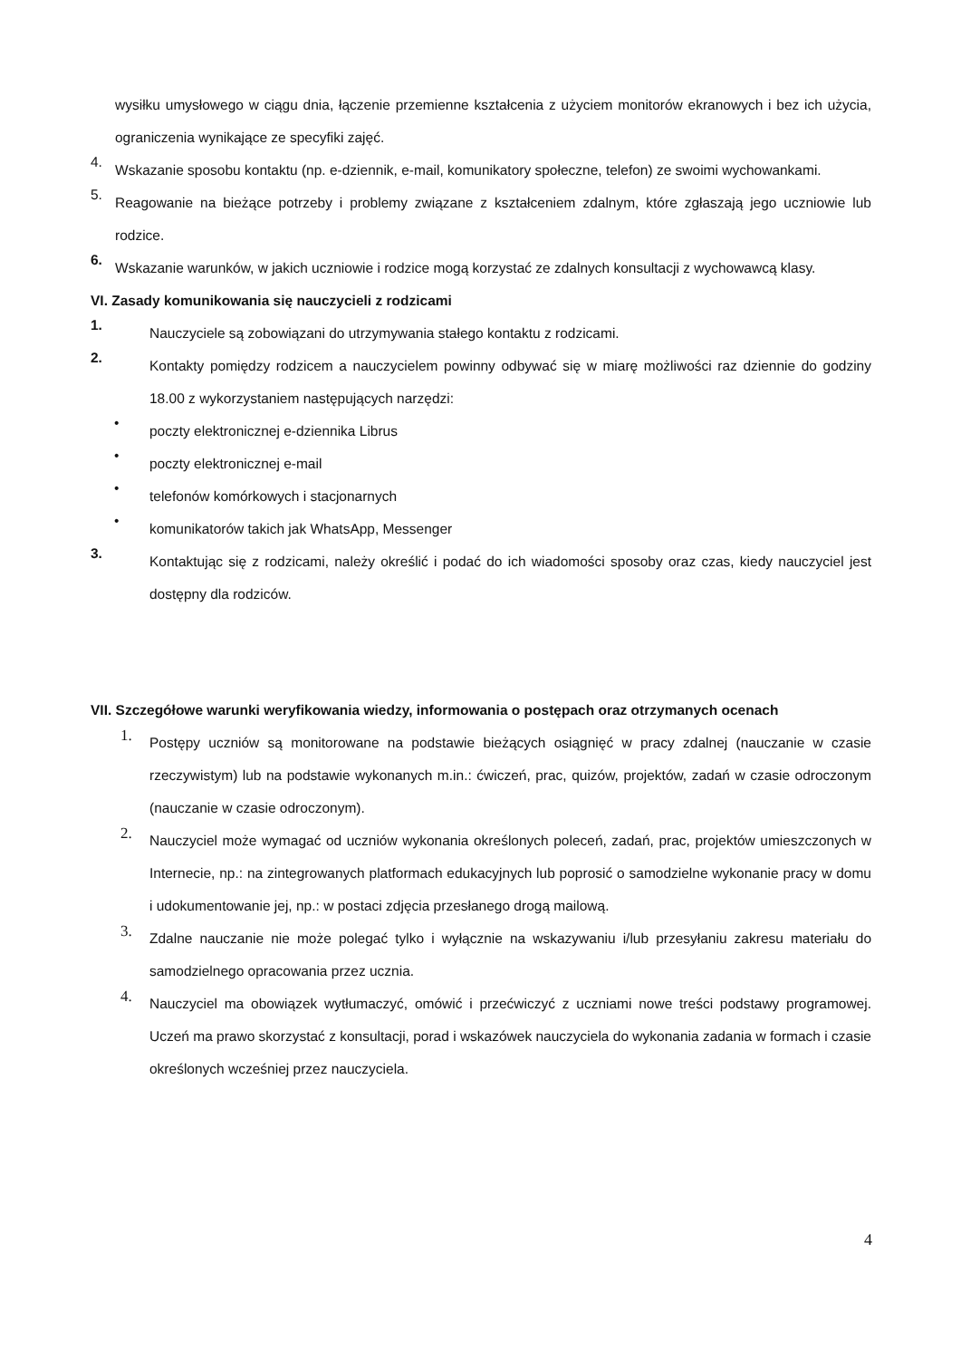wysiłku umysłowego w ciągu dnia, łączenie przemienne kształcenia z użyciem monitorów ekranowych i bez ich użycia, ograniczenia wynikające ze specyfiki zajęć.
4. Wskazanie sposobu kontaktu (np. e-dziennik, e-mail, komunikatory społeczne, telefon) ze swoimi wychowankami.
5. Reagowanie na bieżące potrzeby i problemy związane z kształceniem zdalnym, które zgłaszają jego uczniowie lub rodzice.
6. Wskazanie warunków, w jakich uczniowie i rodzice mogą korzystać ze zdalnych konsultacji z wychowawcą klasy.
VI. Zasady komunikowania się nauczycieli z rodzicami
1. Nauczyciele są zobowiązani do utrzymywania stałego kontaktu z rodzicami.
2. Kontakty pomiędzy rodzicem a nauczycielem powinny odbywać się w miarę możliwości raz dziennie do godziny 18.00 z wykorzystaniem następujących narzędzi:
• poczty elektronicznej e-dziennika Librus
• poczty elektronicznej e-mail
• telefonów komórkowych i stacjonarnych
• komunikatorów takich jak WhatsApp, Messenger
3. Kontaktując się z rodzicami, należy określić i podać do ich wiadomości sposoby oraz czas, kiedy nauczyciel jest dostępny dla rodziców.
VII. Szczegółowe warunki weryfikowania wiedzy, informowania o postępach oraz otrzymanych ocenach
1. Postępy uczniów są monitorowane na podstawie bieżących osiągnięć w pracy zdalnej (nauczanie w czasie rzeczywistym) lub na podstawie wykonanych m.in.: ćwiczeń, prac, quizów, projektów, zadań w czasie odroczonym (nauczanie w czasie odroczonym).
2. Nauczyciel może wymagać od uczniów wykonania określonych poleceń, zadań, prac, projektów umieszczonych w Internecie, np.: na zintegrowanych platformach edukacyjnych lub poprosić o samodzielne wykonanie pracy w domu i udokumentowanie jej, np.: w postaci zdjęcia przesłanego drogą mailową.
3. Zdalne nauczanie nie może polegać tylko i wyłącznie na wskazywaniu i/lub przesyłaniu zakresu materiału do samodzielnego opracowania przez ucznia.
4. Nauczyciel ma obowiązek wytłumaczyć, omówić i przećwiczyć z uczniami nowe treści podstawy programowej. Uczeń ma prawo skorzystać z konsultacji, porad i wskazówek nauczyciela do wykonania zadania w formach i czasie określonych wcześniej przez nauczyciela.
4